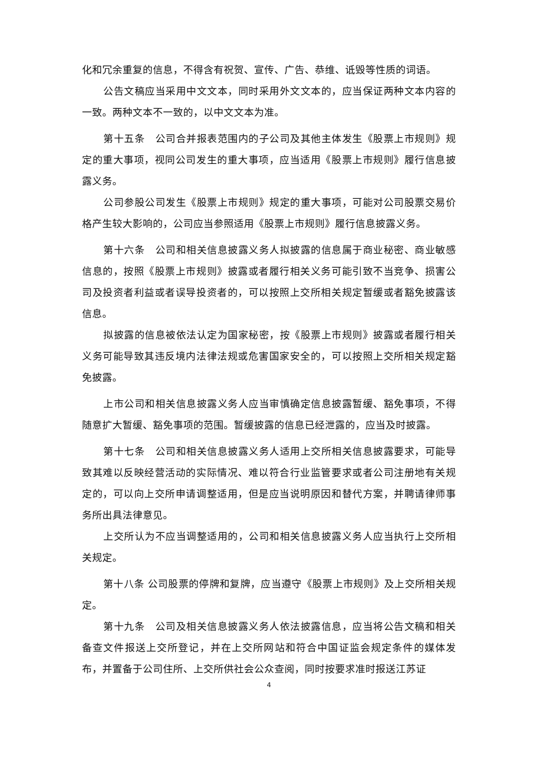化和冗余重复的信息，不得含有祝贺、宣传、广告、恭维、诋毁等性质的词语。
公告文稿应当采用中文文本，同时采用外文文本的，应当保证两种文本内容的一致。两种文本不一致的，以中文文本为准。
第十五条　公司合并报表范围内的子公司及其他主体发生《股票上市规则》规定的重大事项，视同公司发生的重大事项，应当适用《股票上市规则》履行信息披露义务。
公司参股公司发生《股票上市规则》规定的重大事项，可能对公司股票交易价格产生较大影响的，公司应当参照适用《股票上市规则》履行信息披露义务。
第十六条　公司和相关信息披露义务人拟披露的信息属于商业秘密、商业敏感信息的，按照《股票上市规则》披露或者履行相关义务可能引致不当竞争、损害公司及投资者利益或者误导投资者的，可以按照上交所相关规定暂缓或者豁免披露该信息。
拟披露的信息被依法认定为国家秘密，按《股票上市规则》披露或者履行相关义务可能导致其违反境内法律法规或危害国家安全的，可以按照上交所相关规定豁免披露。
上市公司和相关信息披露义务人应当审慎确定信息披露暂缓、豁免事项，不得随意扩大暂缓、豁免事项的范围。暂缓披露的信息已经泄露的，应当及时披露。
第十七条　公司和相关信息披露义务人适用上交所相关信息披露要求，可能导致其难以反映经营活动的实际情况、难以符合行业监管要求或者公司注册地有关规定的，可以向上交所申请调整适用，但是应当说明原因和替代方案，并聘请律师事务所出具法律意见。
上交所认为不应当调整适用的，公司和相关信息披露义务人应当执行上交所相关规定。
第十八条 公司股票的停牌和复牌，应当遵守《股票上市规则》及上交所相关规定。
第十九条　公司及相关信息披露义务人依法披露信息，应当将公告文稿和相关备查文件报送上交所登记，并在上交所网站和符合中国证监会规定条件的媒体发布，并置备于公司住所、上交所供社会公众查阅，同时按要求准时报送江苏证
4